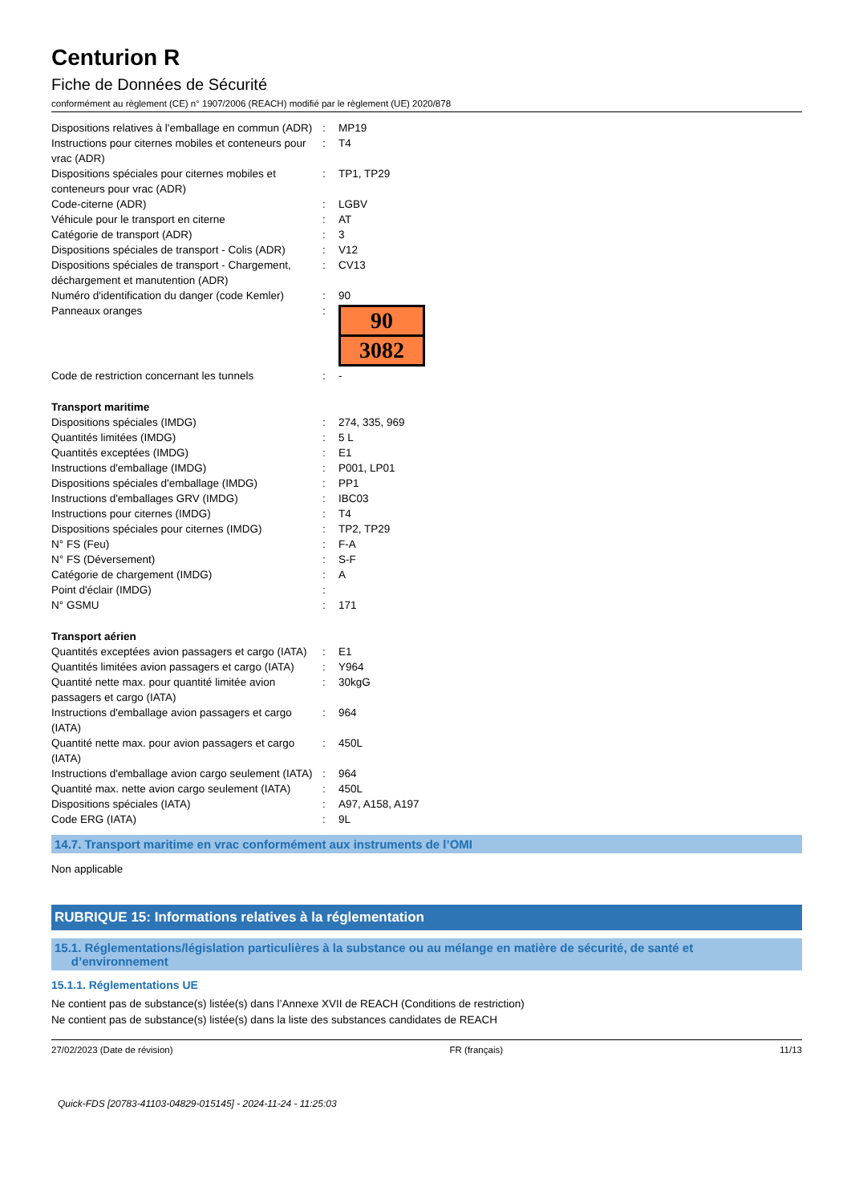Centurion R
Fiche de Données de Sécurité
conformément au règlement (CE) n° 1907/2006 (REACH) modifié par le règlement (UE) 2020/878
| Dispositions relatives à l'emballage en commun (ADR) | : | MP19 |
| Instructions pour citernes mobiles et conteneurs pour vrac (ADR) | : | T4 |
| Dispositions spéciales pour citernes mobiles et conteneurs pour vrac (ADR) | : | TP1, TP29 |
| Code-citerne (ADR) | : | LGBV |
| Véhicule pour le transport en citerne | : | AT |
| Catégorie de transport (ADR) | : | 3 |
| Dispositions spéciales de transport - Colis (ADR) | : | V12 |
| Dispositions spéciales de transport - Chargement, déchargement et manutention (ADR) | : | CV13 |
| Numéro d'identification du danger (code Kemler) | : | 90 |
| Panneaux oranges | : | 90 3082 |
| Code de restriction concernant les tunnels | : | - |
| Transport maritime | | |
| Dispositions spéciales (IMDG) | : | 274, 335, 969 |
| Quantités limitées (IMDG) | : | 5 L |
| Quantités exceptées (IMDG) | : | E1 |
| Instructions d'emballage (IMDG) | : | P001, LP01 |
| Dispositions spéciales d'emballage (IMDG) | : | PP1 |
| Instructions d'emballages GRV (IMDG) | : | IBC03 |
| Instructions pour citernes (IMDG) | : | T4 |
| Dispositions spéciales pour citernes (IMDG) | : | TP2, TP29 |
| N° FS (Feu) | : | F-A |
| N° FS (Déversement) | : | S-F |
| Catégorie de chargement (IMDG) | : | A |
| Point d'éclair (IMDG) | : | |
| N° GSMU | : | 171 |
| Transport aérien | | |
| Quantités exceptées avion passagers et cargo (IATA) | : | E1 |
| Quantités limitées avion passagers et cargo (IATA) | : | Y964 |
| Quantité nette max. pour quantité limitée avion passagers et cargo (IATA) | : | 30kgG |
| Instructions d'emballage avion passagers et cargo (IATA) | : | 964 |
| Quantité nette max. pour avion passagers et cargo (IATA) | : | 450L |
| Instructions d'emballage avion cargo seulement (IATA) | : | 964 |
| Quantité max. nette avion cargo seulement (IATA) | : | 450L |
| Dispositions spéciales (IATA) | : | A97, A158, A197 |
| Code ERG (IATA) | : | 9L |
14.7. Transport maritime en vrac conformément aux instruments de l’OMI
Non applicable
RUBRIQUE 15: Informations relatives à la réglementation
15.1. Réglementations/législation particulières à la substance ou au mélange en matière de sécurité, de santé et
d’environnement
15.1.1. Réglementations UE
Ne contient pas de substance(s) listée(s) dans l’Annexe XVII de REACH (Conditions de restriction)
Ne contient pas de substance(s) listée(s) dans la liste des substances candidates de REACH
27/02/2023 (Date de révision) FR (français) 11/13
Quick-FDS [20783-41103-04829-015145] - 2024-11-24 - 11:25:03